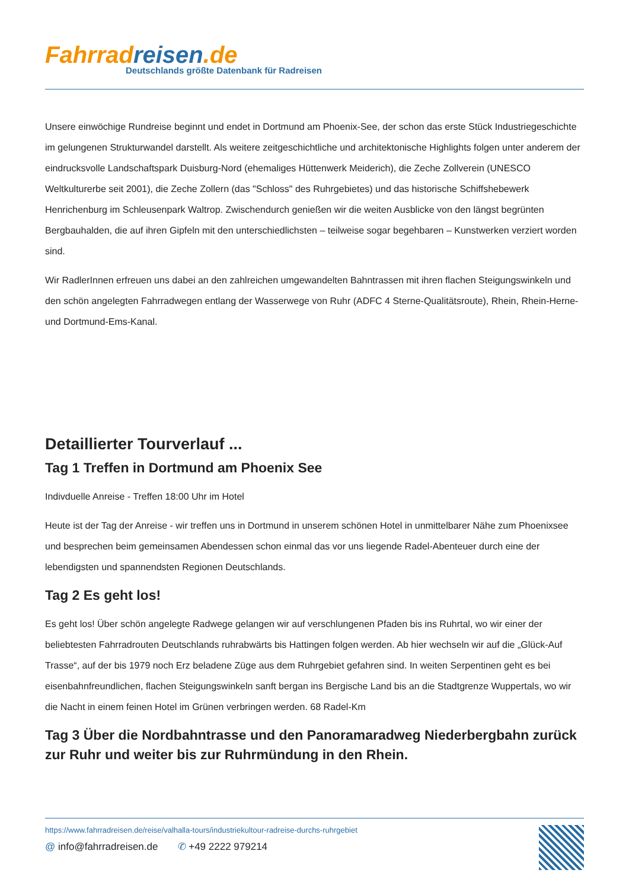Fahrrad reisen.de
Deutschlands größte Datenbank für Radreisen
Unsere einwöchige Rundreise beginnt und endet in Dortmund am Phoenix-See, der schon das erste Stück Industriegeschichte im gelungenen Strukturwandel darstellt. Als weitere zeitgeschichtliche und architektonische Highlights folgen unter anderem der eindrucksvolle Landschaftspark Duisburg-Nord (ehemaliges Hüttenwerk Meiderich), die Zeche Zollverein (UNESCO Weltkulturerbe seit 2001), die Zeche Zollern (das "Schloss" des Ruhrgebietes) und das historische Schiffshebewerk Henrichenburg im Schleusenpark Waltrop. Zwischendurch genießen wir die weiten Ausblicke von den längst begrünten Bergbauhalden, die auf ihren Gipfeln mit den unterschiedlichsten – teilweise sogar begehbaren – Kunstwerken verziert worden sind.
Wir RadlerInnen erfreuen uns dabei an den zahlreichen umgewandelten Bahntrassen mit ihren flachen Steigungswinkeln und den schön angelegten Fahrradwegen entlang der Wasserwege von Ruhr (ADFC 4 Sterne-Qualitätsroute), Rhein, Rhein-Herne- und Dortmund-Ems-Kanal.
Detaillierter Tourverlauf ...
Tag 1 Treffen in Dortmund am Phoenix See
Indivduelle Anreise - Treffen 18:00 Uhr im Hotel
Heute ist der Tag der Anreise - wir treffen uns in Dortmund in unserem schönen Hotel in unmittelbarer Nähe zum Phoenixsee und besprechen beim gemeinsamen Abendessen schon einmal das vor uns liegende Radel-Abenteuer durch eine der lebendigsten und spannendsten Regionen Deutschlands.
Tag 2 Es geht los!
Es geht los! Über schön angelegte Radwege gelangen wir auf verschlungenen Pfaden bis ins Ruhrtal, wo wir einer der beliebtesten Fahrradrouten Deutschlands ruhrabwärts bis Hattingen folgen werden. Ab hier wechseln wir auf die „Glück-Auf Trasse“, auf der bis 1979 noch Erz beladene Züge aus dem Ruhrgebiet gefahren sind. In weiten Serpentinen geht es bei eisenbahnfreundlichen, flachen Steigungswinkeln sanft bergan ins Bergische Land bis an die Stadtgrenze Wuppertals, wo wir die Nacht in einem feinen Hotel im Grünen verbringen werden. 68 Radel-Km
Tag 3 Über die Nordbahntrasse und den Panoramaradweg Niederbergbahn zurück zur Ruhr und weiter bis zur Ruhrmündung in den Rhein.
https://www.fahrradreisen.de/reise/valhalla-tours/industriekultour-radreise-durchs-ruhrgebiet
@ info@fahrradreisen.de ✆ +49 2222 979214